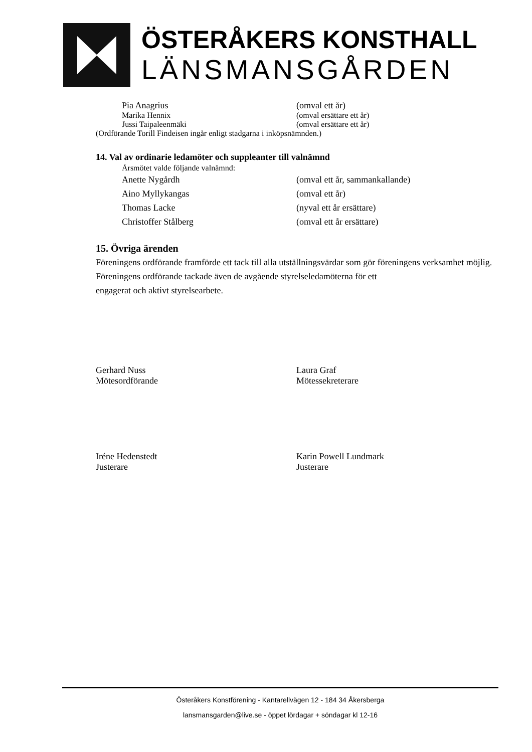ÖSTERÅKERS KONSTHALL
LÄNSMANSGÅRDEN
Pia Anagrius (omval ett år)
Marika Hennix (omval ersättare ett år)
Jussi Taipaleenmäki (omval ersättare ett år)
(Ordförande Torill Findeisen ingår enligt stadgarna i inköpsnämnden.)
14. Val av ordinarie ledamöter och suppleanter till valnämnd
Årsmötet valde följande valnämnd:
Anette Nygårdh (omval ett år, sammankallande)
Aino Myllykangas (omval ett år)
Thomas Lacke (nyval ett år ersättare)
Christoffer Stålberg (omval ett år ersättare)
15. Övriga ärenden
Föreningens ordförande framförde ett tack till alla utställningsvärdar som gör föreningens verksamhet möjlig.
Föreningens ordförande tackade även de avgående styrelseledamöterna för ett
engagerat och aktivt styrelsearbete.
Gerhard Nuss
Mötesordförande
Laura Graf
Mötessekreterare
Iréne Hedenstedt
Justerare
Karin Powell Lundmark
Justerare
Österåkers Konstförening - Kantarellvägen 12 - 184 34 Åkersberga
lansmansgarden@live.se - öppet lördagar + söndagar kl 12-16